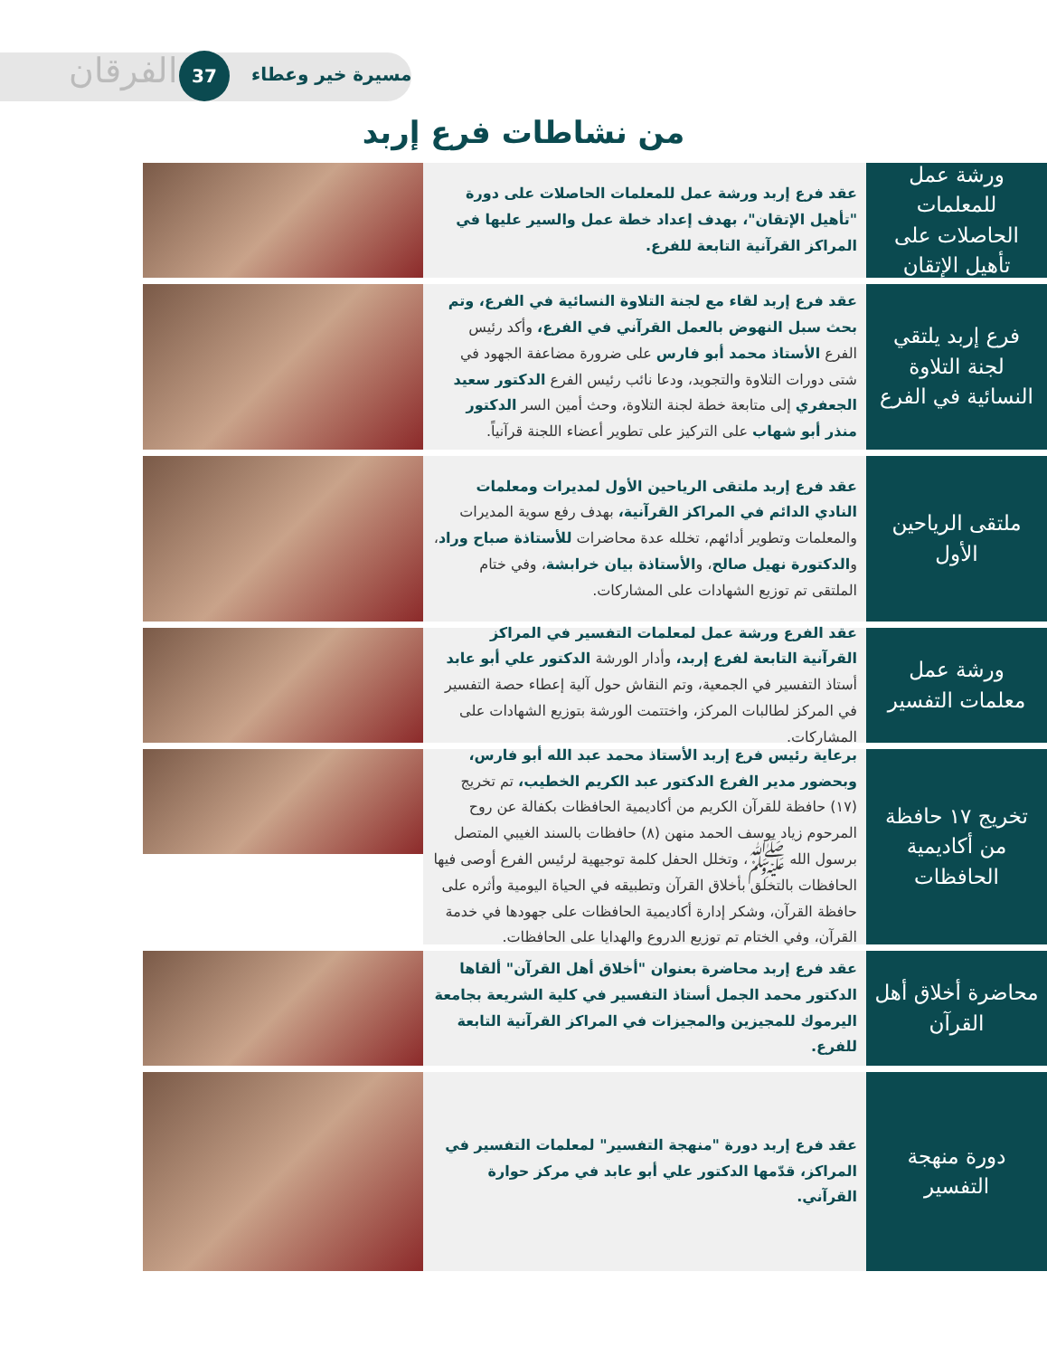مسيرة خير وعطاء
37
الفرقان
من نشاطات فرع إربد
ورشة عمل للمعلمات الحاصلات على تأهيل الإتقان
عقد فرع إربد ورشة عمل للمعلمات الحاصلات على دورة "تأهيل الإتقان"، بهدف إعداد خطة عمل والسير عليها في المراكز القرآنية التابعة للفرع.
فرع إربد يلتقي لجنة التلاوة النسائية في الفرع
عقد فرع إربد لقاء مع لجنة التلاوة النسائية في الفرع، وتم بحث سبل النهوض بالعمل القرآني في الفرع، وأكد رئيس الفرع الأستاذ محمد أبو فارس على ضرورة مضاعفة الجهود في شتى دورات التلاوة والتجويد، ودعا نائب رئيس الفرع الدكتور سعيد الجعفري إلى متابعة خطة لجنة التلاوة، وحث أمين السر الدكتور منذر أبو شهاب على التركيز على تطوير أعضاء اللجنة قرآنياً.
ملتقى الرياحين الأول
عقد فرع إربد ملتقى الرياحين الأول لمديرات ومعلمات النادي الدائم في المراكز القرآنية، بهدف رفع سوية المديرات والمعلمات وتطوير أدائهم، تخلله عدة محاضرات للأستاذة صباح وراد، والدكتورة نهيل صالح، والأستاذة بيان خرابشة، وفي ختام الملتقى تم توزيع الشهادات على المشاركات.
ورشة عمل معلمات التفسير
عقد الفرع ورشة عمل لمعلمات التفسير في المراكز القرآنية التابعة لفرع إربد، وأدار الورشة الدكتور علي أبو عابد أستاذ التفسير في الجمعية، وتم النقاش حول آلية إعطاء حصة التفسير في المركز لطالبات المركز، واختتمت الورشة بتوزيع الشهادات على المشاركات.
تخريج ١٧ حافظة من أكاديمية الحافظات
برعاية رئيس فرع إربد الأستاذ محمد عبد الله أبو فارس، وبحضور مدير الفرع الدكتور عبد الكريم الخطيب، تم تخريج (١٧) حافظة للقرآن الكريم من أكاديمية الحافظات بكفالة عن روح المرحوم زياد يوسف الحمد منهن (٨) حافظات بالسند الغيبي المتصل برسول الله ﷺ، وتخلل الحفل كلمة توجيهية لرئيس الفرع أوصى فيها الحافظات بالتخلق بأخلاق القرآن وتطبيقه في الحياة اليومية وأثره على حافظة القرآن، وشكر إدارة أكاديمية الحافظات على جهودها في خدمة القرآن، وفي الختام تم توزيع الدروع والهدايا على الحافظات.
محاضرة أخلاق أهل القرآن
عقد فرع إربد محاضرة بعنوان "أخلاق أهل القرآن" ألقاها الدكتور محمد الجمل أستاذ التفسير في كلية الشريعة بجامعة اليرموك للمجيزين والمجيزات في المراكز القرآنية التابعة للفرع.
دورة منهجة التفسير
عقد فرع إربد دورة "منهجة التفسير" لمعلمات التفسير في المراكز، قدّمها الدكتور علي أبو عابد في مركز حوارة القرآني.